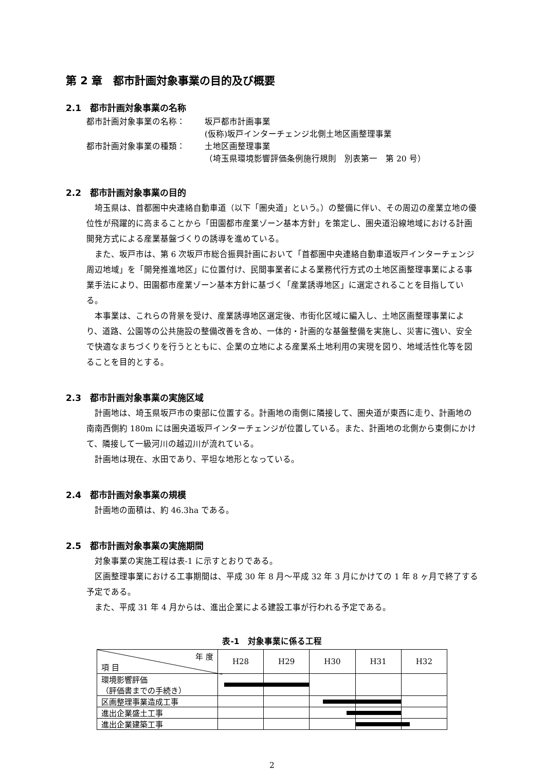第 2 章　都市計画対象事業の目的及び概要
2.1　都市計画対象事業の名称
都市計画対象事業の名称： 坂戸都市計画事業
(仮称)坂戸インターチェンジ北側土地区画整理事業
都市計画対象事業の種類： 土地区画整理事業
（埼玉県環境影響評価条例施行規則　別表第一　第 20 号）
2.2　都市計画対象事業の目的
埼玉県は、首都圏中央連絡自動車道（以下「圏央道」という。）の整備に伴い、その周辺の産業立地の優位性が飛躍的に高まることから「田園都市産業ゾーン基本方針」を策定し、圏央道沿線地域における計画開発方式による産業基盤づくりの誘導を進めている。
また、坂戸市は、第 6 次坂戸市総合振興計画において「首都圏中央連絡自動車道坂戸インターチェンジ周辺地域」を「開発推進地区」に位置付け、民間事業者による業務代行方式の土地区画整理事業による事業手法により、田園都市産業ゾーン基本方針に基づく「産業誘導地区」に選定されることを目指している。
本事業は、これらの背景を受け、産業誘導地区選定後、市街化区域に編入し、土地区画整理事業により、道路、公園等の公共施設の整備改善を含め、一体的・計画的な基盤整備を実施し、災害に強い、安全で快適なまちづくりを行うとともに、企業の立地による産業系土地利用の実現を図り、地域活性化等を図ることを目的とする。
2.3　都市計画対象事業の実施区域
計画地は、埼玉県坂戸市の東部に位置する。計画地の南側に隣接して、圏央道が東西に走り、計画地の南南西側約 180m には圏央道坂戸インターチェンジが位置している。また、計画地の北側から東側にかけて、隣接して一級河川の越辺川が流れている。
計画地は現在、水田であり、平坦な地形となっている。
2.4　都市計画対象事業の規模
計画地の面積は、約 46.3ha である。
2.5　都市計画対象事業の実施期間
対象事業の実施工程は表-1 に示すとおりである。
区画整理事業における工事期間は、平成 30 年 8 月～平成 32 年 3 月にかけての 1 年 8 ヶ月で終了する予定である。
また、平成 31 年 4 月からは、進出企業による建設工事が行われる予定である。
表-1　対象事業に係る工程
| 年 度 項 目 | H28 | H29 | H30 | H31 | H32 |
| --- | --- | --- | --- | --- | --- |
| 環境影響評価 （評価書までの手続き） | | | | | |
| 区画整理事業造成工事 | | | | | |
| 進出企業盛土工事 | | | | | |
| 進出企業建築工事 | | | | | |
2